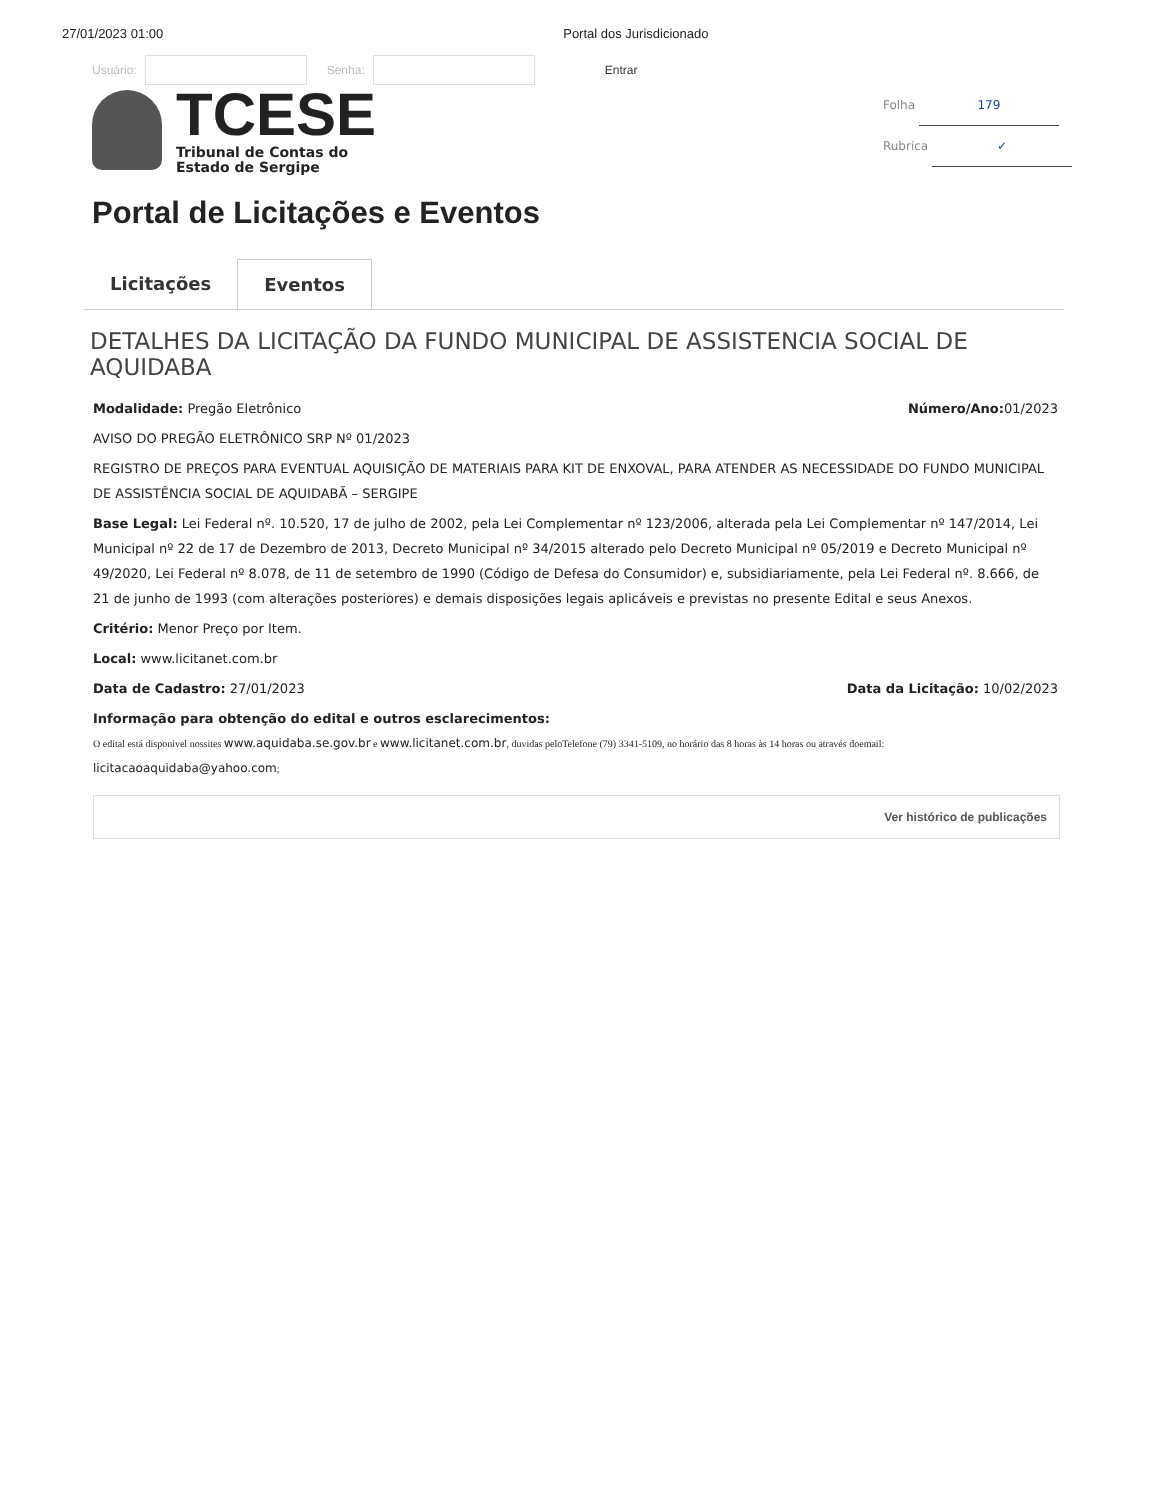27/01/2023 01:00 Portal dos Jurisdicionado
Usuário:
Senha:
Entrar
TCESE
Tribunal de Contas do
Estado de Sergipe
Folha 179
Rubrica ✓
Portal de Licitações e Eventos
Licitações Eventos
DETALHES DA LICITAÇÃO DA FUNDO MUNICIPAL DE ASSISTENCIA SOCIAL DE AQUIDABA
Modalidade: Pregão Eletrônico Número/Ano: 01/2023
AVISO DO PREGÃO ELETRÔNICO SRP Nº 01/2023
REGISTRO DE PREÇOS PARA EVENTUAL AQUISIÇÃO DE MATERIAIS PARA KIT DE ENXOVAL, PARA ATENDER AS NECESSIDADE DO FUNDO MUNICIPAL DE ASSISTÊNCIA SOCIAL DE AQUIDABÃ – SERGIPE
Base Legal: Lei Federal nº. 10.520, 17 de julho de 2002, pela Lei Complementar nº 123/2006, alterada pela Lei Complementar nº 147/2014, Lei Municipal nº 22 de 17 de Dezembro de 2013, Decreto Municipal nº 34/2015 alterado pelo Decreto Municipal nº 05/2019 e Decreto Municipal nº 49/2020, Lei Federal nº 8.078, de 11 de setembro de 1990 (Código de Defesa do Consumidor) e, subsidiariamente, pela Lei Federal nº. 8.666, de 21 de junho de 1993 (com alterações posteriores) e demais disposições legais aplicáveis e previstas no presente Edital e seus Anexos.
Critério: Menor Preço por Item.
Local: www.licitanet.com.br
Data de Cadastro: 27/01/2023 Data da Licitação: 10/02/2023
Informação para obtenção do edital e outros esclarecimentos:
O edital está disponivel nossites www.aquidaba.se.gov.br e www.licitanet.com.br, duvidas peloTelefone (79) 3341-5109, no horário das 8 horas às 14 horas ou através doemail: licitacaoaquidaba@yahoo.com;
Ver histórico de publicações